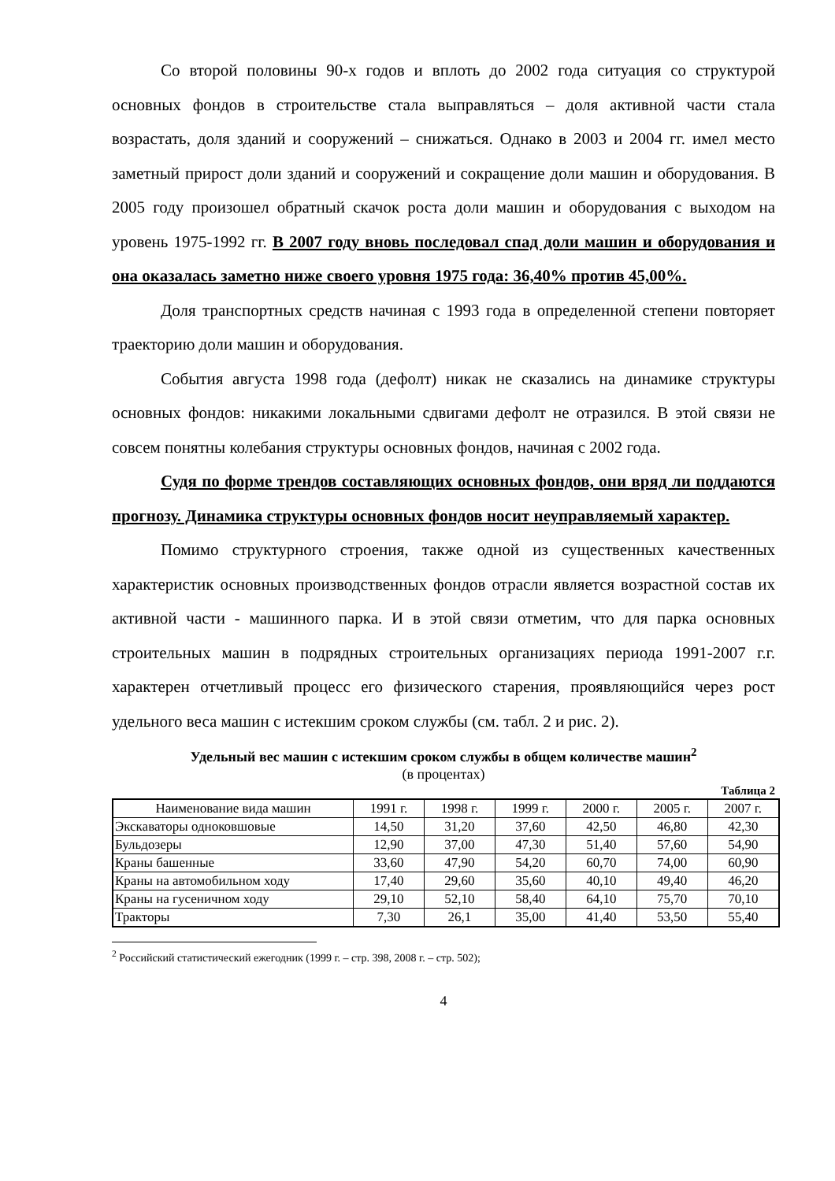Со второй половины 90-х годов и вплоть до 2002 года ситуация со структурой основных фондов в строительстве стала выправляться – доля активной части стала возрастать, доля зданий и сооружений – снижаться. Однако в 2003 и 2004 гг. имел место заметный прирост доли зданий и сооружений и сокращение доли машин и оборудования. В 2005 году произошел обратный скачок роста доли машин и оборудования с выходом на уровень 1975-1992 гг. В 2007 году вновь последовал спад доли машин и оборудования и она оказалась заметно ниже своего уровня 1975 года: 36,40% против 45,00%.
Доля транспортных средств начиная с 1993 года в определенной степени повторяет траекторию доли машин и оборудования.
События августа 1998 года (дефолт) никак не сказались на динамике структуры основных фондов: никакими локальными сдвигами дефолт не отразился. В этой связи не совсем понятны колебания структуры основных фондов, начиная с 2002 года.
Судя по форме трендов составляющих основных фондов, они вряд ли поддаются прогнозу. Динамика структуры основных фондов носит неуправляемый характер.
Помимо структурного строения, также одной из существенных качественных характеристик основных производственных фондов отрасли является возрастной состав их активной части - машинного парка. И в этой связи отметим, что для парка основных строительных машин в подрядных строительных организациях периода 1991-2007 г.г. характерен отчетливый процесс его физического старения, проявляющийся через рост удельного веса машин с истекшим сроком службы (см. табл. 2 и рис. 2).
Удельный вес машин с истекшим сроком службы в общем количестве машин<sup>2</sup>
(в процентах)
Таблица 2
| Наименование вида машин | 1991 г. | 1998 г. | 1999 г. | 2000 г. | 2005 г. | 2007 г. |
| --- | --- | --- | --- | --- | --- | --- |
| Экскаваторы одноковшовые | 14,50 | 31,20 | 37,60 | 42,50 | 46,80 | 42,30 |
| Бульдозеры | 12,90 | 37,00 | 47,30 | 51,40 | 57,60 | 54,90 |
| Краны башенные | 33,60 | 47,90 | 54,20 | 60,70 | 74,00 | 60,90 |
| Краны на автомобильном ходу | 17,40 | 29,60 | 35,60 | 40,10 | 49,40 | 46,20 |
| Краны на гусеничном ходу | 29,10 | 52,10 | 58,40 | 64,10 | 75,70 | 70,10 |
| Тракторы | 7,30 | 26,1 | 35,00 | 41,40 | 53,50 | 55,40 |
<sup>2</sup> Российский статистический ежегодник (1999 г. – стр. 398, 2008 г. – стр. 502);
4